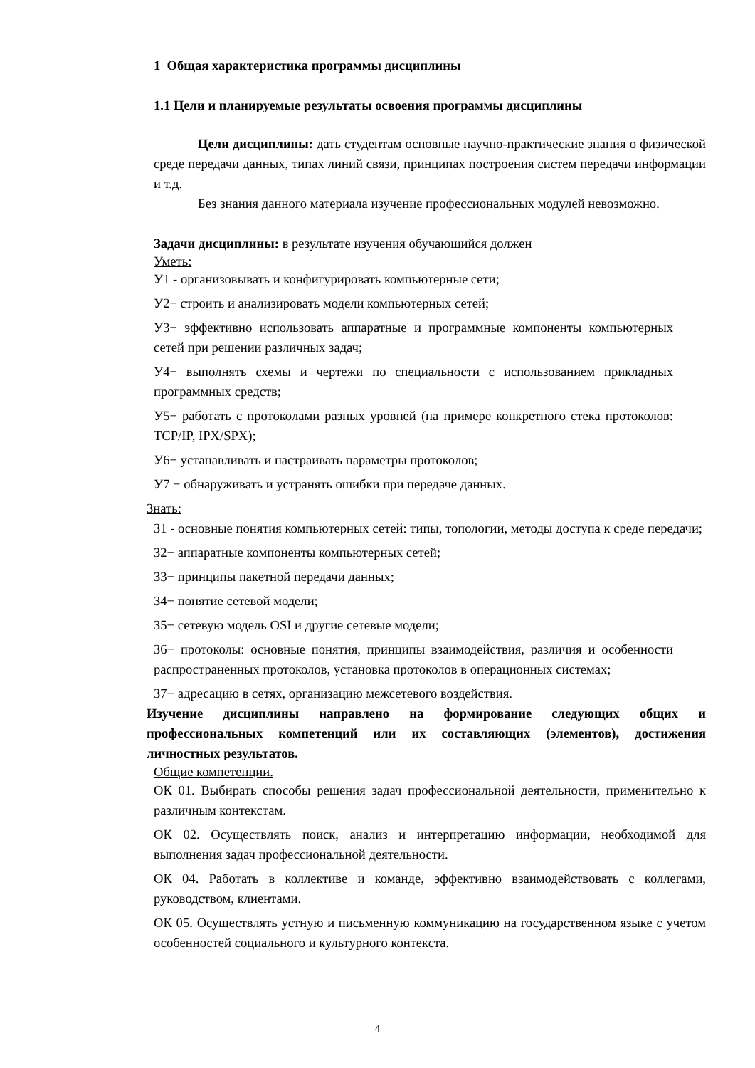1 Общая характеристика программы дисциплины
1.1 Цели и планируемые результаты освоения программы дисциплины
Цели дисциплины: дать студентам основные научно-практические знания о физической среде передачи данных, типах линий связи, принципах построения систем передачи информации и т.д.
Без знания данного материала изучение профессиональных модулей невозможно.
Задачи дисциплины: в результате изучения обучающийся должен
Уметь:
У1 - организовывать и конфигурировать компьютерные сети;
У2− строить и анализировать модели компьютерных сетей;
У3− эффективно использовать аппаратные и программные компоненты компьютерных сетей при решении различных задач;
У4− выполнять схемы и чертежи по специальности с использованием прикладных программных средств;
У5− работать с протоколами разных уровней (на примере конкретного стека протоколов: TCP/IP, IPX/SPX);
У6− устанавливать и настраивать параметры протоколов;
У7 − обнаруживать и устранять ошибки при передаче данных.
Знать:
З1 - основные понятия компьютерных сетей: типы, топологии, методы доступа к среде передачи;
З2− аппаратные компоненты компьютерных сетей;
З3− принципы пакетной передачи данных;
З4− понятие сетевой модели;
З5− сетевую модель OSI и другие сетевые модели;
З6− протоколы: основные понятия, принципы взаимодействия, различия и особенности распространенных протоколов, установка протоколов в операционных системах;
З7− адресацию в сетях, организацию межсетевого воздействия.
Изучение дисциплины направлено на формирование следующих общих и профессиональных компетенций или их составляющих (элементов), достижения личностных результатов.
Общие компетенции.
ОК 01. Выбирать способы решения задач профессиональной деятельности, применительно к различным контекстам.
ОК 02. Осуществлять поиск, анализ и интерпретацию информации, необходимой для выполнения задач профессиональной деятельности.
ОК 04. Работать в коллективе и команде, эффективно взаимодействовать с коллегами, руководством, клиентами.
ОК 05. Осуществлять устную и письменную коммуникацию на государственном языке с учетом особенностей социального и культурного контекста.
4